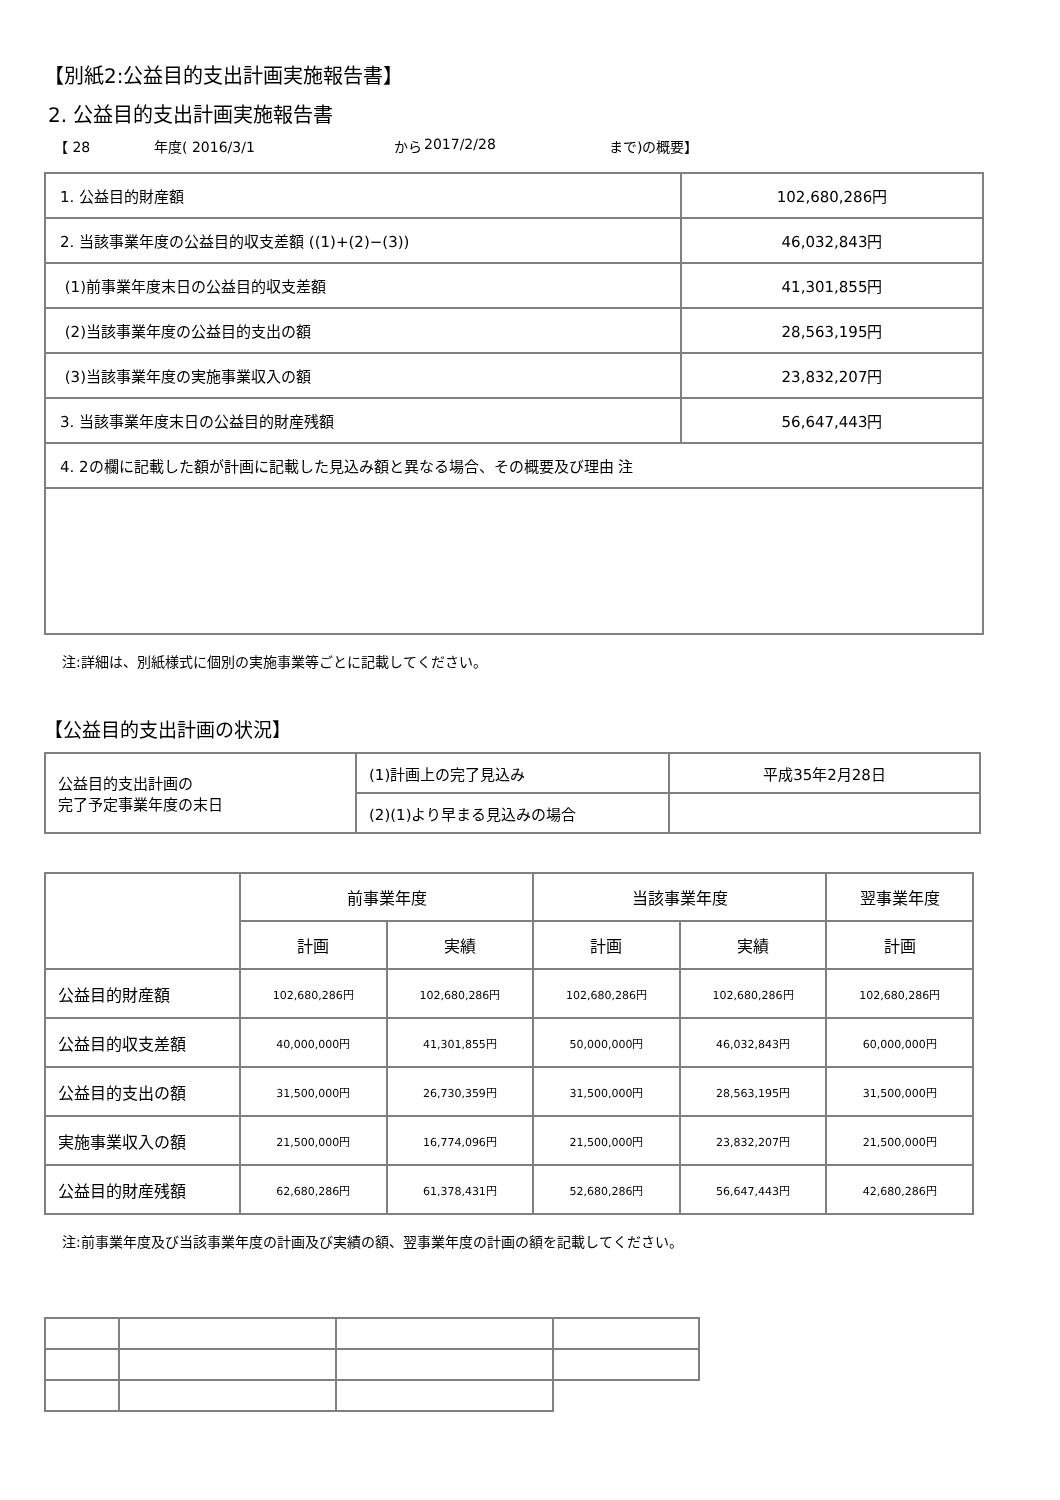【別紙2:公益目的支出計画実施報告書】
2. 公益目的支出計画実施報告書
【 28 年度( 2016/3/1 から 2017/2/28 まで)の概要】
| 1. 公益目的財産額 | 102,680,286円 |
| 2. 当該事業年度の公益目的収支差額 ((1)+(2)−(3)) | 46,032,843円 |
| (1)前事業年度末日の公益目的収支差額 | 41,301,855円 |
| (2)当該事業年度の公益目的支出の額 | 28,563,195円 |
| (3)当該事業年度の実施事業収入の額 | 23,832,207円 |
| 3. 当該事業年度末日の公益目的財産残額 | 56,647,443円 |
| 4. 2の欄に記載した額が計画に記載した見込み額と異なる場合、その概要及び理由 注 | |
注:詳細は、別紙様式に個別の実施事業等ごとに記載してください。
【公益目的支出計画の状況】
| 公益目的支出計画の 完了予定事業年度の末日 | (1)計画上の完了見込み | 平成35年2月28日 |
| | (2)(1)より早まる見込みの場合 | |
| | 前事業年度 | | 当該事業年度 | | 翌事業年度 |
| --- | --- | --- | --- | --- | --- |
| | 計画 | 実績 | 計画 | 実績 | 計画 |
| 公益目的財産額 | 102,680,286円 | 102,680,286円 | 102,680,286円 | 102,680,286円 | 102,680,286円 |
| 公益目的収支差額 | 40,000,000円 | 41,301,855円 | 50,000,000円 | 46,032,843円 | 60,000,000円 |
| 公益目的支出の額 | 31,500,000円 | 26,730,359円 | 31,500,000円 | 28,563,195円 | 31,500,000円 |
| 実施事業収入の額 | 21,500,000円 | 16,774,096円 | 21,500,000円 | 23,832,207円 | 21,500,000円 |
| 公益目的財産残額 | 62,680,286円 | 61,378,431円 | 52,680,286円 | 56,647,443円 | 42,680,286円 |
注:前事業年度及び当該事業年度の計画及び実績の額、翌事業年度の計画の額を記載してください。